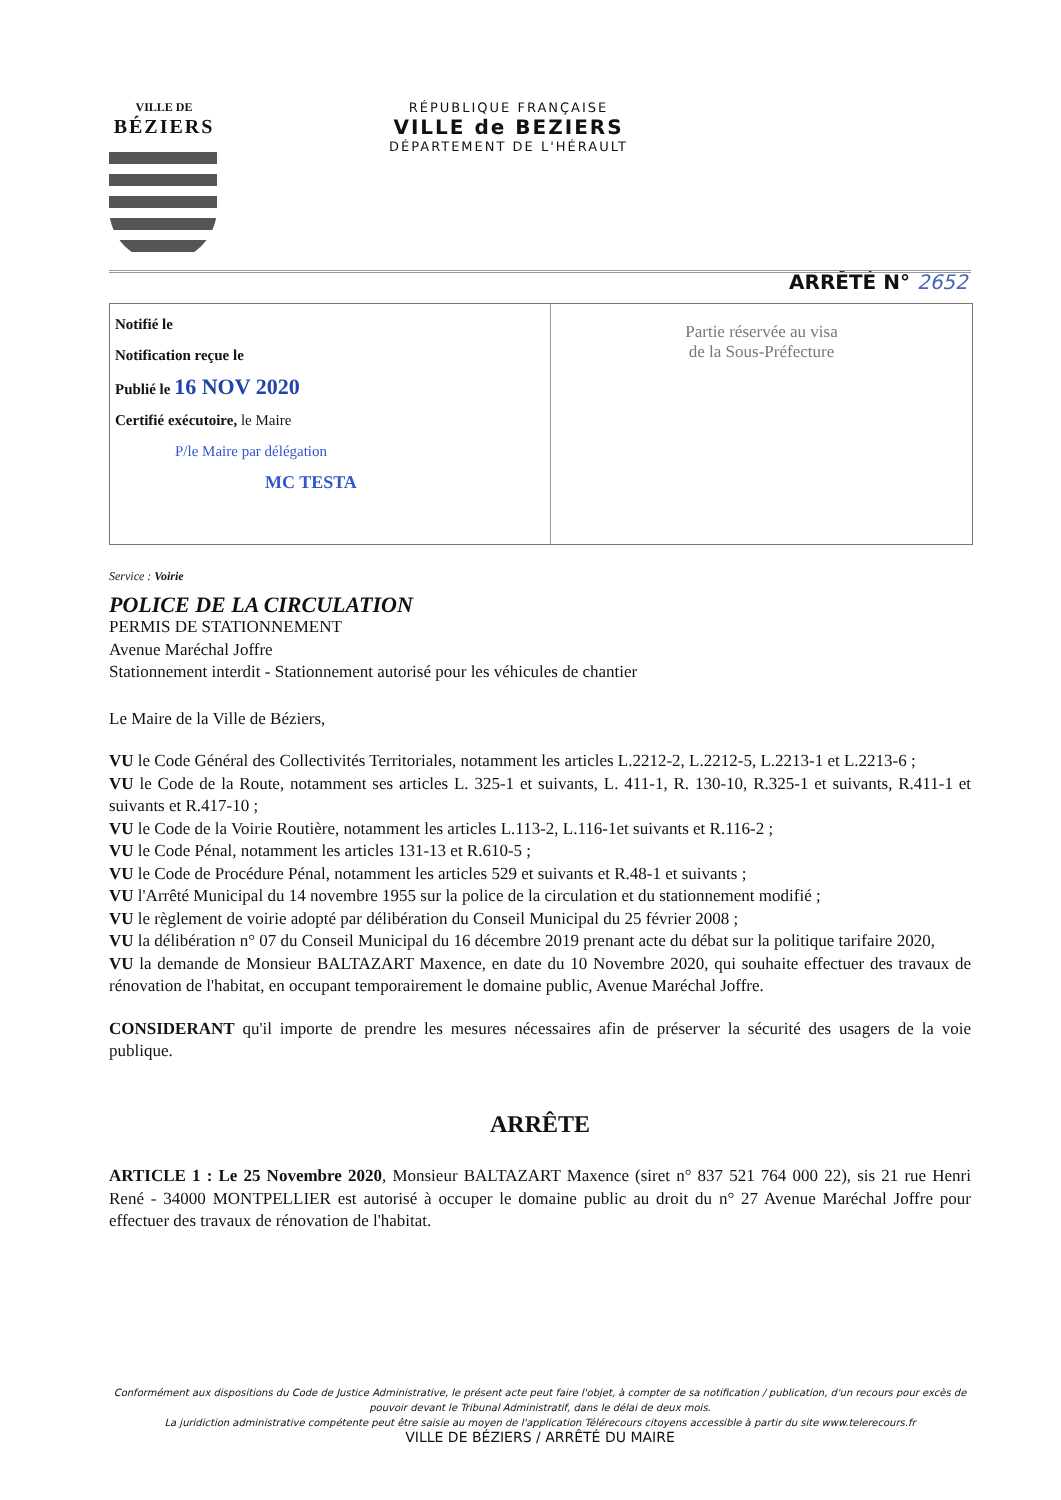VILLE DE
BÉZIERS
RÉPUBLIQUE FRANÇAISE
VILLE de BEZIERS
DÉPARTEMENT DE L'HÉRAULT
ARRÊTÉ N° 2652
Notifié le
Notification reçue le
Publié le 16 NOV 2020
Certifié exécutoire, le Maire
P/le Maire par délégation
MC TESTA
Partie réservée au visa
de la Sous-Préfecture
Service : Voirie
POLICE DE LA CIRCULATION
PERMIS DE STATIONNEMENT
Avenue Maréchal Joffre
Stationnement interdit - Stationnement autorisé pour les véhicules de chantier
Le Maire de la Ville de Béziers,
VU le Code Général des Collectivités Territoriales, notamment les articles L.2212-2, L.2212-5, L.2213-1 et L.2213-6 ;
VU le Code de la Route, notamment ses articles L. 325-1 et suivants, L. 411-1, R. 130-10, R.325-1 et suivants, R.411-1 et suivants et R.417-10 ;
VU le Code de la Voirie Routière, notamment les articles L.113-2, L.116-1et suivants et R.116-2 ;
VU le Code Pénal, notamment les articles 131-13 et R.610-5 ;
VU le Code de Procédure Pénal, notamment les articles 529 et suivants et R.48-1 et suivants ;
VU l'Arrêté Municipal du 14 novembre 1955 sur la police de la circulation et du stationnement modifié ;
VU le règlement de voirie adopté par délibération du Conseil Municipal du 25 février 2008 ;
VU la délibération n° 07 du Conseil Municipal du 16 décembre 2019 prenant acte du débat sur la politique tarifaire 2020,
VU la demande de Monsieur BALTAZART Maxence, en date du 10 Novembre 2020, qui souhaite effectuer des travaux de rénovation de l'habitat, en occupant temporairement le domaine public, Avenue Maréchal Joffre.
CONSIDERANT qu'il importe de prendre les mesures nécessaires afin de préserver la sécurité des usagers de la voie publique.
ARRÊTE
ARTICLE 1 : Le 25 Novembre 2020, Monsieur BALTAZART Maxence (siret n° 837 521 764 000 22), sis 21 rue Henri René - 34000 MONTPELLIER est autorisé à occuper le domaine public au droit du n° 27 Avenue Maréchal Joffre pour effectuer des travaux de rénovation de l'habitat.
Conformément aux dispositions du Code de Justice Administrative, le présent acte peut faire l'objet, à compter de sa notification / publication, d'un recours pour excès de pouvoir devant le Tribunal Administratif, dans le délai de deux mois.
La juridiction administrative compétente peut être saisie au moyen de l'application Télérecours citoyens accessible à partir du site www.telerecours.fr
VILLE DE BÉZIERS / ARRÊTÉ DU MAIRE